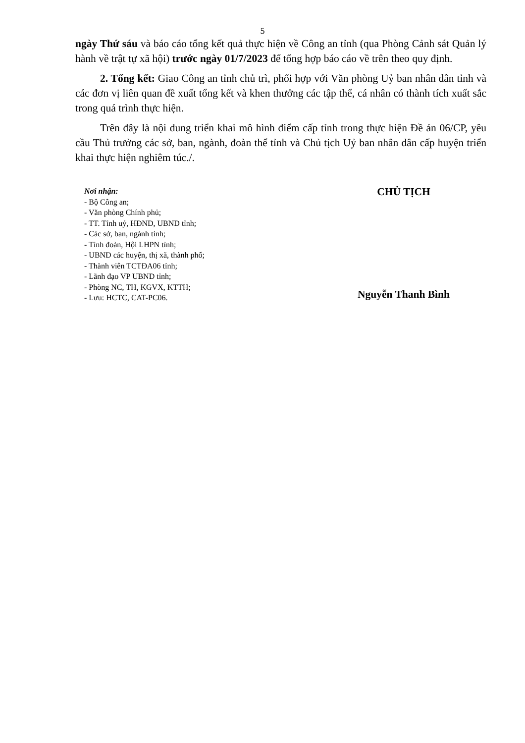5
ngày Thứ sáu và báo cáo tổng kết quả thực hiện về Công an tỉnh (qua Phòng Cảnh sát Quản lý hành về trật tự xã hội) trước ngày 01/7/2023 để tổng hợp báo cáo về trên theo quy định.
2. Tổng kết: Giao Công an tỉnh chủ trì, phối hợp với Văn phòng Uỷ ban nhân dân tỉnh và các đơn vị liên quan đề xuất tổng kết và khen thưởng các tập thể, cá nhân có thành tích xuất sắc trong quá trình thực hiện.
Trên đây là nội dung triển khai mô hình điểm cấp tỉnh trong thực hiện Đề án 06/CP, yêu cầu Thủ trưởng các sở, ban, ngành, đoàn thể tỉnh và Chủ tịch Uỷ ban nhân dân cấp huyện triển khai thực hiện nghiêm túc./.
Nơi nhận:
- Bộ Công an;
- Văn phòng Chính phủ;
- TT. Tỉnh uỷ, HĐND, UBND tỉnh;
- Các sở, ban, ngành tỉnh;
- Tỉnh đoàn, Hội LHPN tỉnh;
- UBND các huyện, thị xã, thành phố;
- Thành viên TCTĐA06 tỉnh;
- Lãnh đạo VP UBND tỉnh;
- Phòng NC, TH, KGVX, KTTH;
- Lưu: HCTC, CAT-PC06.
CHỦ TỊCH
Nguyễn Thanh Bình